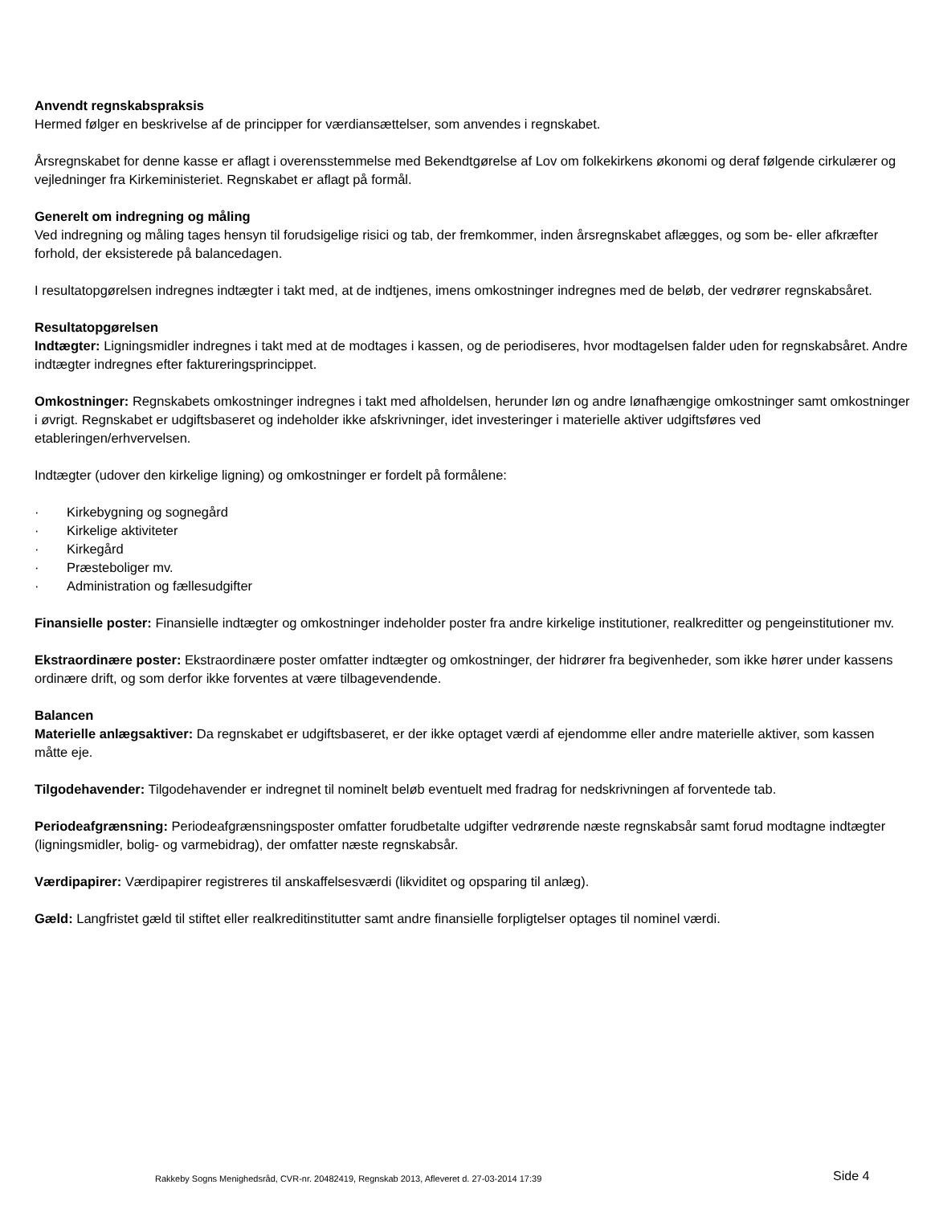Anvendt regnskabspraksis
Hermed følger en beskrivelse af de principper for værdiansættelser, som anvendes i regnskabet.
Årsregnskabet for denne kasse er aflagt i overensstemmelse med Bekendtgørelse af Lov om folkekirkens økonomi og deraf følgende cirkulærer og vejledninger fra Kirkeministeriet. Regnskabet er aflagt på formål.
Generelt om indregning og måling
Ved indregning og måling tages hensyn til forudsigelige risici og tab, der fremkommer, inden årsregnskabet aflægges, og som be- eller afkræfter forhold, der eksisterede på balancedagen.
I resultatopgørelsen indregnes indtægter i takt med, at de indtjenes, imens omkostninger indregnes med de beløb, der vedrører regnskabsåret.
Resultatopgørelsen
Indtægter: Ligningsmidler indregnes i takt med at de modtages i kassen, og de periodiseres, hvor modtagelsen falder uden for regnskabsåret. Andre indtægter indregnes efter faktureringsprincippet.
Omkostninger: Regnskabets omkostninger indregnes i takt med afholdelsen, herunder løn og andre lønafhængige omkostninger samt omkostninger i øvrigt. Regnskabet er udgiftsbaseret og indeholder ikke afskrivninger, idet investeringer i materielle aktiver udgiftsføres ved etableringen/erhvervelsen.
Indtægter (udover den kirkelige ligning) og omkostninger er fordelt på formålene:
· Kirkebygning og sognegård
· Kirkelige aktiviteter
· Kirkegård
· Præsteboliger mv.
· Administration og fællesudgifter
Finansielle poster: Finansielle indtægter og omkostninger indeholder poster fra andre kirkelige institutioner, realkreditter og pengeinstitutioner mv.
Ekstraordinære poster: Ekstraordinære poster omfatter indtægter og omkostninger, der hidrører fra begivenheder, som ikke hører under kassens ordinære drift, og som derfor ikke forventes at være tilbagevendende.
Balancen
Materielle anlægsaktiver: Da regnskabet er udgiftsbaseret, er der ikke optaget værdi af ejendomme eller andre materielle aktiver, som kassen måtte eje.
Tilgodehavender: Tilgodehavender er indregnet til nominelt beløb eventuelt med fradrag for nedskrivningen af forventede tab.
Periodeafgrænsning: Periodeafgrænsningsposter omfatter forudbetalte udgifter vedrørende næste regnskabsår samt forud modtagne indtægter (ligningsmidler, bolig- og varmebidrag), der omfatter næste regnskabsår.
Værdipapirer: Værdipapirer registreres til anskaffelsesværdi (likviditet og opsparing til anlæg).
Gæld: Langfristet gæld til stiftet eller realkreditinstitutter samt andre finansielle forpligtelser optages til nominel værdi.
Rakkeby Sogns Menighedsråd, CVR-nr. 20482419, Regnskab 2013, Afleveret d. 27-03-2014 17:39 Side 4